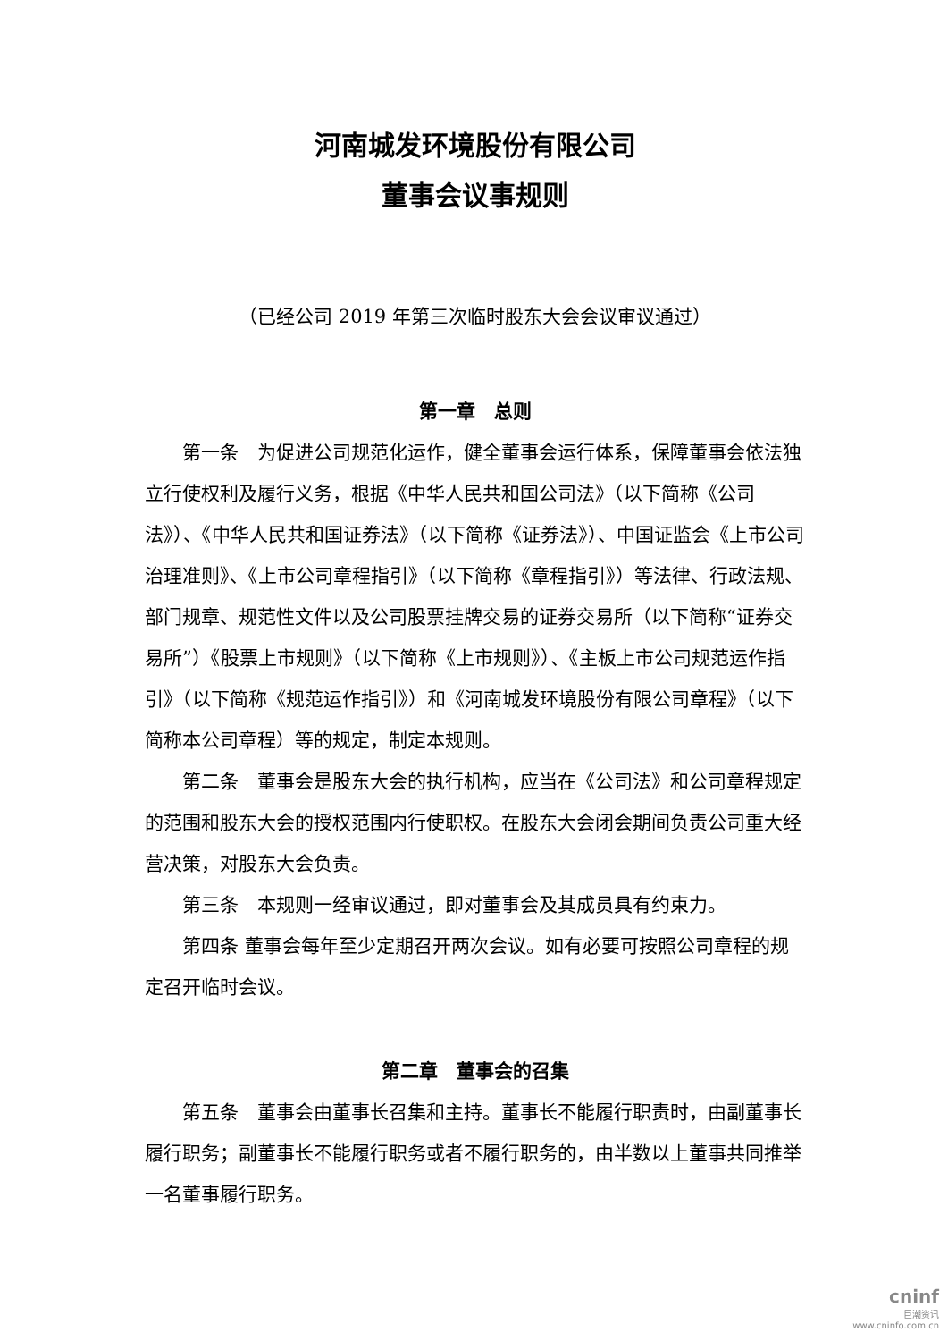河南城发环境股份有限公司
董事会议事规则
（已经公司 2019 年第三次临时股东大会会议审议通过）
第一章　总则
第一条　为促进公司规范化运作，健全董事会运行体系，保障董事会依法独立行使权利及履行义务，根据《中华人民共和国公司法》（以下简称《公司法》）、《中华人民共和国证券法》（以下简称《证券法》）、中国证监会《上市公司治理准则》、《上市公司章程指引》（以下简称《章程指引》）等法律、行政法规、部门规章、规范性文件以及公司股票挂牌交易的证券交易所（以下简称“证券交易所”）《股票上市规则》（以下简称《上市规则》）、《主板上市公司规范运作指引》（以下简称《规范运作指引》）和《河南城发环境股份有限公司章程》（以下简称本公司章程）等的规定，制定本规则。
第二条　董事会是股东大会的执行机构，应当在《公司法》和公司章程规定的范围和股东大会的授权范围内行使职权。在股东大会闭会期间负责公司重大经营决策，对股东大会负责。
第三条　本规则一经审议通过，即对董事会及其成员具有约束力。
第四条 董事会每年至少定期召开两次会议。如有必要可按照公司章程的规定召开临时会议。
第二章　董事会的召集
第五条　董事会由董事长召集和主持。董事长不能履行职责时，由副董事长履行职务；副董事长不能履行职务或者不履行职务的，由半数以上董事共同推举一名董事履行职务。
cninf
巨潮资讯
www.cninfo.com.cn